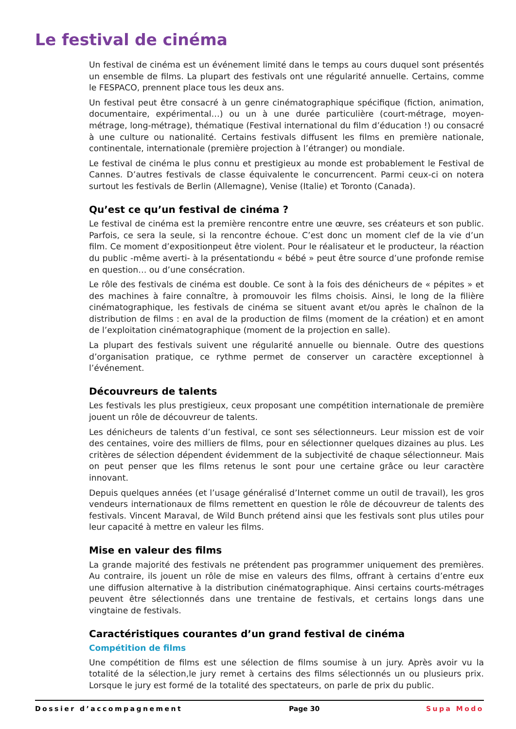Le festival de cinéma
Un festival de cinéma est un événement limité dans le temps au cours duquel sont présentés un ensemble de films. La plupart des festivals ont une régularité annuelle. Certains, comme le FESPACO, prennent place tous les deux ans.
Un festival peut être consacré à un genre cinématographique spécifique (fiction, animation, documentaire, expérimental…) ou un à une durée particulière (court-métrage, moyen-métrage, long-métrage), thématique (Festival international du film d’éducation !) ou consacré à une culture ou nationalité. Certains festivals diffusent les films en première nationale, continentale, internationale (première projection à l’étranger) ou mondiale.
Le festival de cinéma le plus connu et prestigieux au monde est probablement le Festival de Cannes. D’autres festivals de classe équivalente le concurrencent. Parmi ceux-ci on notera surtout les festivals de Berlin (Allemagne), Venise (Italie) et Toronto (Canada).
Qu’est ce qu’un festival de cinéma ?
Le festival de cinéma est la première rencontre entre une œuvre, ses créateurs et son public. Parfois, ce sera la seule, si la rencontre échoue. C’est donc un moment clef de la vie d’un film. Ce moment d’expositionpeut être violent. Pour le réalisateur et le producteur, la réaction du public -même averti- à la présentationdu « bébé » peut être source d’une profonde remise en question… ou d’une consécration.
Le rôle des festivals de cinéma est double. Ce sont à la fois des dénicheurs de « pépites » et des machines à faire connaître, à promouvoir les films choisis. Ainsi, le long de la filière cinématographique, les festivals de cinéma se situent avant et/ou après le chaînon de la distribution de films : en aval de la production de films (moment de la création) et en amont de l’exploitation cinématographique (moment de la projection en salle).
La plupart des festivals suivent une régularité annuelle ou biennale. Outre des questions d’organisation pratique, ce rythme permet de conserver un caractère exceptionnel à l’événement.
Découvreurs de talents
Les festivals les plus prestigieux, ceux proposant une compétition internationale de première jouent un rôle de découvreur de talents.
Les dénicheurs de talents d’un festival, ce sont ses sélectionneurs. Leur mission est de voir des centaines, voire des milliers de films, pour en sélectionner quelques dizaines au plus. Les critères de sélection dépendent évidemment de la subjectivité de chaque sélectionneur. Mais on peut penser que les films retenus le sont pour une certaine grâce ou leur caractère innovant.
Depuis quelques années (et l’usage généralisé d’Internet comme un outil de travail), les gros vendeurs internationaux de films remettent en question le rôle de découvreur de talents des festivals. Vincent Maraval, de Wild Bunch prétend ainsi que les festivals sont plus utiles pour leur capacité à mettre en valeur les films.
Mise en valeur des films
La grande majorité des festivals ne prétendent pas programmer uniquement des premières. Au contraire, ils jouent un rôle de mise en valeurs des films, offrant à certains d’entre eux une diffusion alternative à la distribution cinématographique. Ainsi certains courts-métrages peuvent être sélectionnés dans une trentaine de festivals, et certains longs dans une vingtaine de festivals.
Caractéristiques courantes d’un grand festival de cinéma
Compétition de films
Une compétition de films est une sélection de films soumise à un jury. Après avoir vu la totalité de la sélection,le jury remet à certains des films sélectionnés un ou plusieurs prix. Lorsque le jury est formé de la totalité des spectateurs, on parle de prix du public.
Dossier d’accompagnement Page 30 Supa Modo